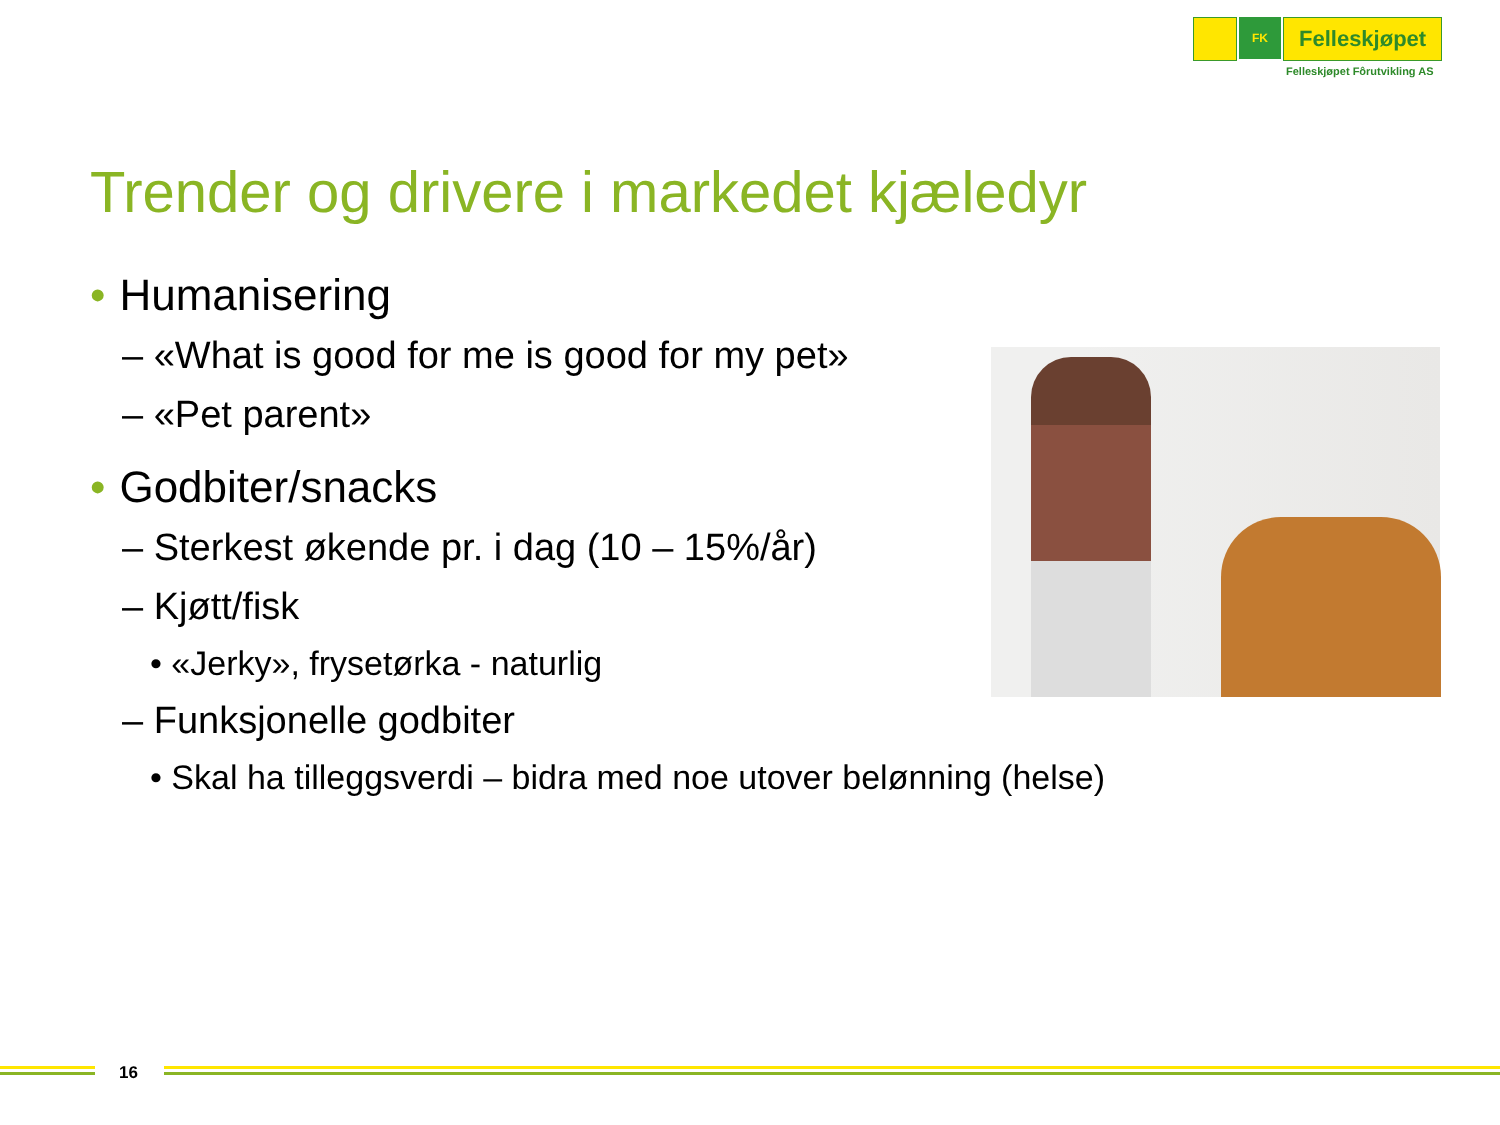FK
Felleskjøpet
Felleskjøpet Fôrutvikling AS
Trender og drivere i markedet kjæledyr
• Humanisering
– «What is good for me is good for my pet»
– «Pet parent»
• Godbiter/snacks
– Sterkest økende pr. i dag (10 – 15%/år)
– Kjøtt/fisk
• «Jerky», frysetørka - naturlig
– Funksjonelle godbiter
• Skal ha tilleggsverdi – bidra med noe utover belønning (helse)
16